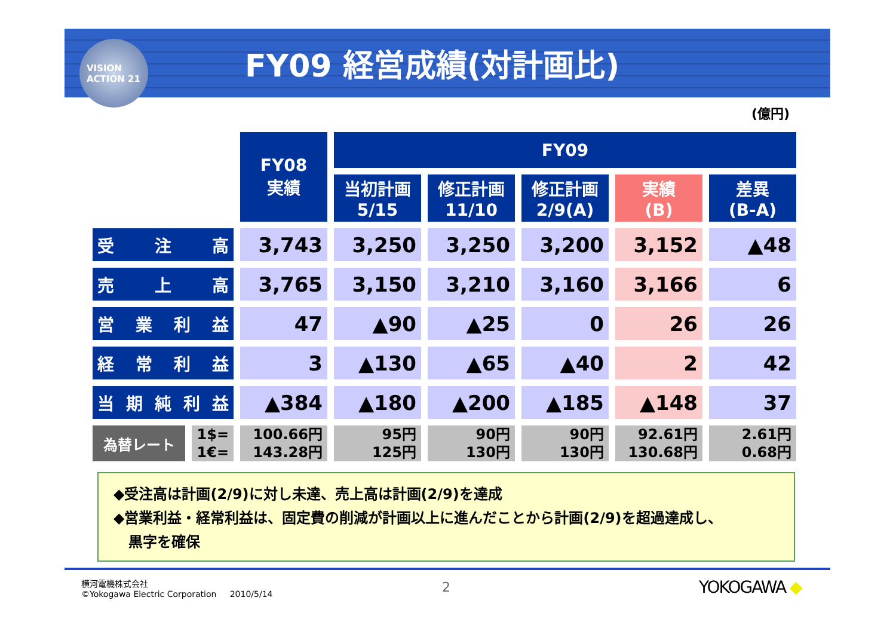VISION
ACTION 21
FY09 経営成績(対計画比)
(億円)
| | | FY08 実績 | FY09 | | | | |
| --- | --- | --- | --- | --- | --- | --- | --- |
| | | | 当初計画 5/15 | 修正計画 11/10 | 修正計画 2/9(A) | 実績 (B) | 差異 (B-A) |
| 受 注 高 | | 3,743 | 3,250 | 3,250 | 3,200 | 3,152 | ▲48 |
| 売 上 高 | | 3,765 | 3,150 | 3,210 | 3,160 | 3,166 | 6 |
| 営 業 利 益 | | 47 | ▲90 | ▲25 | 0 | 26 | 26 |
| 経 常 利 益 | | 3 | ▲130 | ▲65 | ▲40 | 2 | 42 |
| 当 期 純 利 益 | | ▲384 | ▲180 | ▲200 | ▲185 | ▲148 | 37 |
| 為替レート | 1$= 1€= | 100.66円 143.28円 | 95円 125円 | 90円 130円 | 90円 130円 | 92.61円 130.68円 | 2.61円 0.68円 |
◆受注高は計画(2/9)に対し未達、売上高は計画(2/9)を達成
◆営業利益・経常利益は、固定費の削減が計画以上に進んだことから計画(2/9)を超過達成し、
黒字を確保
横河電機株式会社
©Yokogawa Electric Corporation 2010/5/14
2 YOKOGAWA ◆